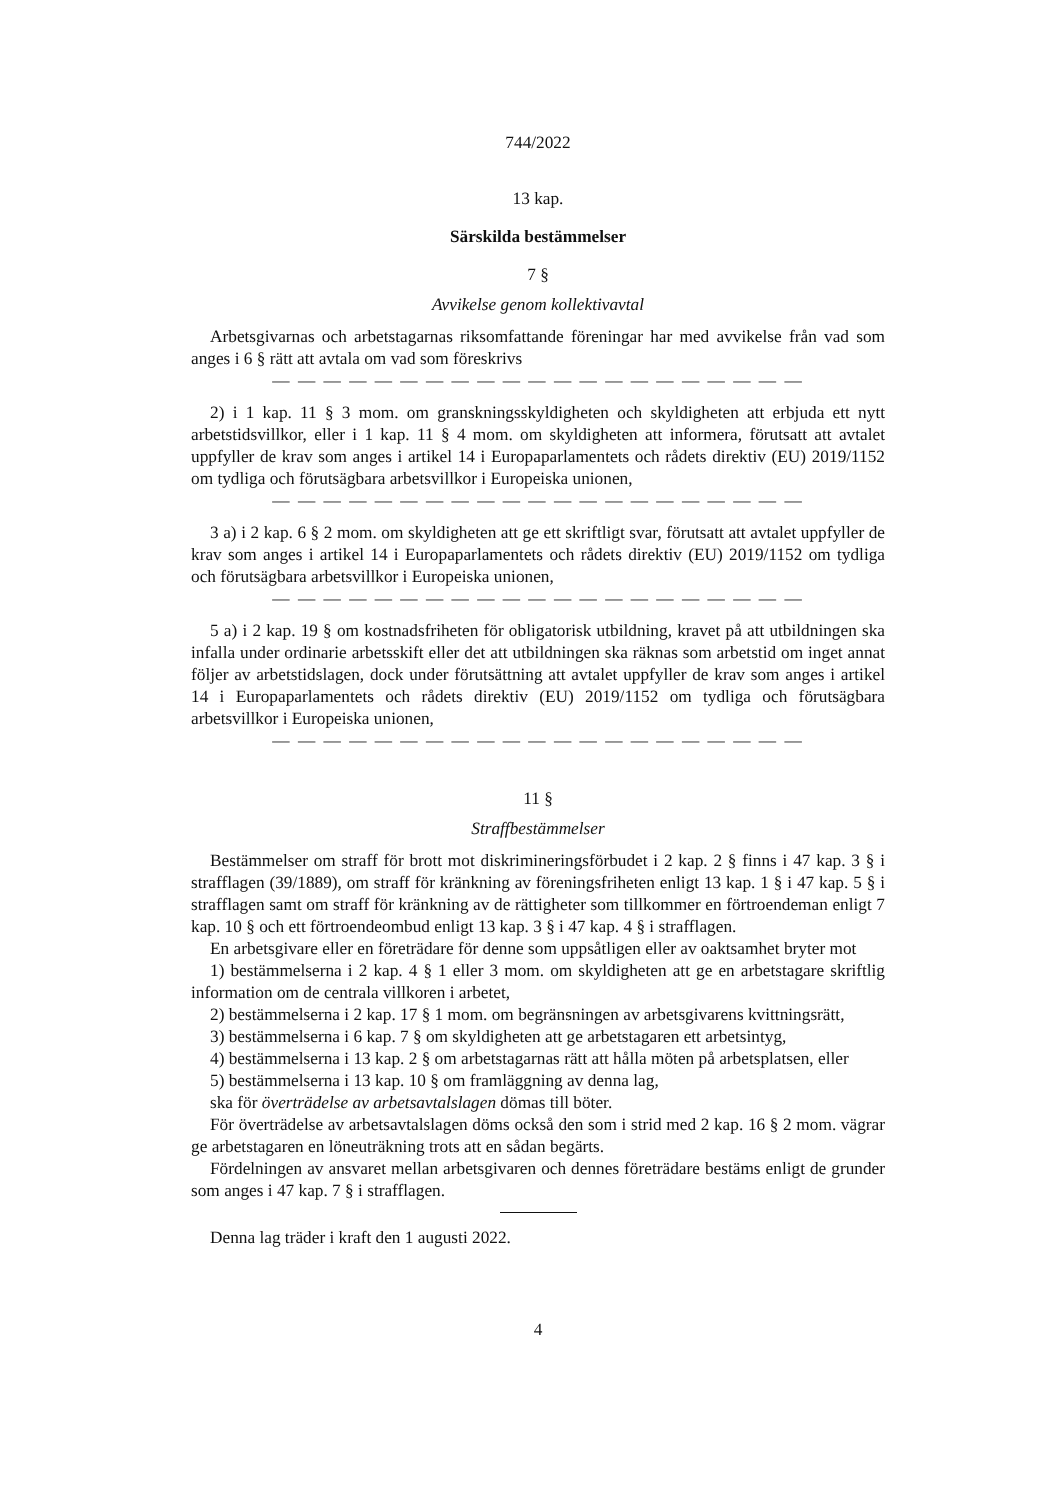744/2022
13 kap.
Särskilda bestämmelser
7 §
Avvikelse genom kollektivavtal
Arbetsgivarnas och arbetstagarnas riksomfattande föreningar har med avvikelse från vad som anges i 6 § rätt att avtala om vad som föreskrivs
— — — — — — — — — — — — — — — — — — — — —
2) i 1 kap. 11 § 3 mom. om granskningsskyldigheten och skyldigheten att erbjuda ett nytt arbetstidsvillkor, eller i 1 kap. 11 § 4 mom. om skyldigheten att informera, förutsatt att avtalet uppfyller de krav som anges i artikel 14 i Europaparlamentets och rådets direktiv (EU) 2019/1152 om tydliga och förutsägbara arbetsvillkor i Europeiska unionen,
— — — — — — — — — — — — — — — — — — — — —
3 a) i 2 kap. 6 § 2 mom. om skyldigheten att ge ett skriftligt svar, förutsatt att avtalet uppfyller de krav som anges i artikel 14 i Europaparlamentets och rådets direktiv (EU) 2019/1152 om tydliga och förutsägbara arbetsvillkor i Europeiska unionen,
— — — — — — — — — — — — — — — — — — — — —
5 a) i 2 kap. 19 § om kostnadsfriheten för obligatorisk utbildning, kravet på att utbildningen ska infalla under ordinarie arbetsskift eller det att utbildningen ska räknas som arbetstid om inget annat följer av arbetstidslagen, dock under förutsättning att avtalet uppfyller de krav som anges i artikel 14 i Europaparlamentets och rådets direktiv (EU) 2019/1152 om tydliga och förutsägbara arbetsvillkor i Europeiska unionen,
— — — — — — — — — — — — — — — — — — — — —
11 §
Straffbestämmelser
Bestämmelser om straff för brott mot diskrimineringsförbudet i 2 kap. 2 § finns i 47 kap. 3 § i strafflagen (39/1889), om straff för kränkning av föreningsfriheten enligt 13 kap. 1 § i 47 kap. 5 § i strafflagen samt om straff för kränkning av de rättigheter som tillkommer en förtroendeman enligt 7 kap. 10 § och ett förtroendeombud enligt 13 kap. 3 § i 47 kap. 4 § i strafflagen.
En arbetsgivare eller en företrädare för denne som uppsåtligen eller av oaktsamhet bryter mot
1) bestämmelserna i 2 kap. 4 § 1 eller 3 mom. om skyldigheten att ge en arbetstagare skriftlig information om de centrala villkoren i arbetet,
2) bestämmelserna i 2 kap. 17 § 1 mom. om begränsningen av arbetsgivarens kvittningsrätt,
3) bestämmelserna i 6 kap. 7 § om skyldigheten att ge arbetstagaren ett arbetsintyg,
4) bestämmelserna i 13 kap. 2 § om arbetstagarnas rätt att hålla möten på arbetsplatsen, eller
5) bestämmelserna i 13 kap. 10 § om framläggning av denna lag,
ska för överträdelse av arbetsavtalslagen dömas till böter.
För överträdelse av arbetsavtalslagen döms också den som i strid med 2 kap. 16 § 2 mom. vägrar ge arbetstagaren en löneuträkning trots att en sådan begärts.
Fördelningen av ansvaret mellan arbetsgivaren och dennes företrädare bestäms enligt de grunder som anges i 47 kap. 7 § i strafflagen.
Denna lag träder i kraft den 1 augusti 2022.
4